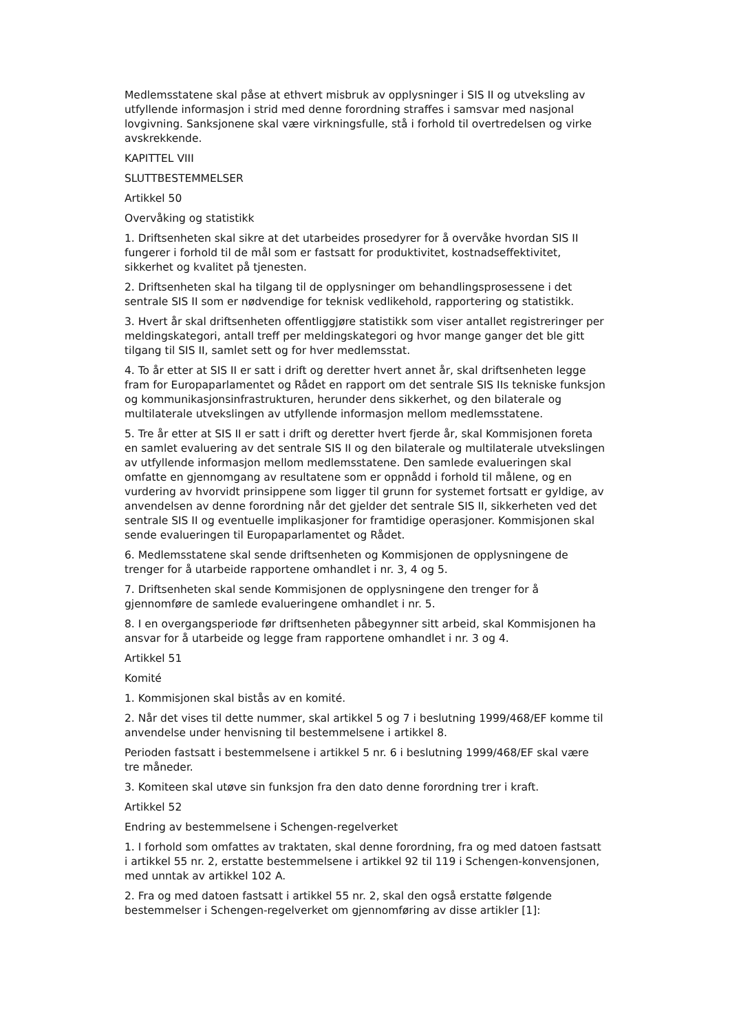Medlemsstatene skal påse at ethvert misbruk av opplysninger i SIS II og utveksling av utfyllende informasjon i strid med denne forordning straffes i samsvar med nasjonal lovgivning. Sanksjonene skal være virkningsfulle, stå i forhold til overtredelsen og virke avskrekkende.
KAPITTEL VIII
SLUTTBESTEMMELSER
Artikkel 50
Overvåking og statistikk
1. Driftsenheten skal sikre at det utarbeides prosedyrer for å overvåke hvordan SIS II fungerer i forhold til de mål som er fastsatt for produktivitet, kostnadseffektivitet, sikkerhet og kvalitet på tjenesten.
2. Driftsenheten skal ha tilgang til de opplysninger om behandlingsprosessene i det sentrale SIS II som er nødvendige for teknisk vedlikehold, rapportering og statistikk.
3. Hvert år skal driftsenheten offentliggjøre statistikk som viser antallet registreringer per meldingskategori, antall treff per meldingskategori og hvor mange ganger det ble gitt tilgang til SIS II, samlet sett og for hver medlemsstat.
4. To år etter at SIS II er satt i drift og deretter hvert annet år, skal driftsenheten legge fram for Europaparlamentet og Rådet en rapport om det sentrale SIS IIs tekniske funksjon og kommunikasjonsinfrastrukturen, herunder dens sikkerhet, og den bilaterale og multilaterale utvekslingen av utfyllende informasjon mellom medlemsstatene.
5. Tre år etter at SIS II er satt i drift og deretter hvert fjerde år, skal Kommisjonen foreta en samlet evaluering av det sentrale SIS II og den bilaterale og multilaterale utvekslingen av utfyllende informasjon mellom medlemsstatene. Den samlede evalueringen skal omfatte en gjennomgang av resultatene som er oppnådd i forhold til målene, og en vurdering av hvorvidt prinsippene som ligger til grunn for systemet fortsatt er gyldige, av anvendelsen av denne forordning når det gjelder det sentrale SIS II, sikkerheten ved det sentrale SIS II og eventuelle implikasjoner for framtidige operasjoner. Kommisjonen skal sende evalueringen til Europaparlamentet og Rådet.
6. Medlemsstatene skal sende driftsenheten og Kommisjonen de opplysningene de trenger for å utarbeide rapportene omhandlet i nr. 3, 4 og 5.
7. Driftsenheten skal sende Kommisjonen de opplysningene den trenger for å gjennomføre de samlede evalueringene omhandlet i nr. 5.
8. I en overgangsperiode før driftsenheten påbegynner sitt arbeid, skal Kommisjonen ha ansvar for å utarbeide og legge fram rapportene omhandlet i nr. 3 og 4.
Artikkel 51
Komité
1. Kommisjonen skal bistås av en komité.
2. Når det vises til dette nummer, skal artikkel 5 og 7 i beslutning 1999/468/EF komme til anvendelse under henvisning til bestemmelsene i artikkel 8.
Perioden fastsatt i bestemmelsene i artikkel 5 nr. 6 i beslutning 1999/468/EF skal være tre måneder.
3. Komiteen skal utøve sin funksjon fra den dato denne forordning trer i kraft.
Artikkel 52
Endring av bestemmelsene i Schengen-regelverket
1. I forhold som omfattes av traktaten, skal denne forordning, fra og med datoen fastsatt i artikkel 55 nr. 2, erstatte bestemmelsene i artikkel 92 til 119 i Schengen-konvensjonen, med unntak av artikkel 102 A.
2. Fra og med datoen fastsatt i artikkel 55 nr. 2, skal den også erstatte følgende bestemmelser i Schengen-regelverket om gjennomføring av disse artikler [1]: